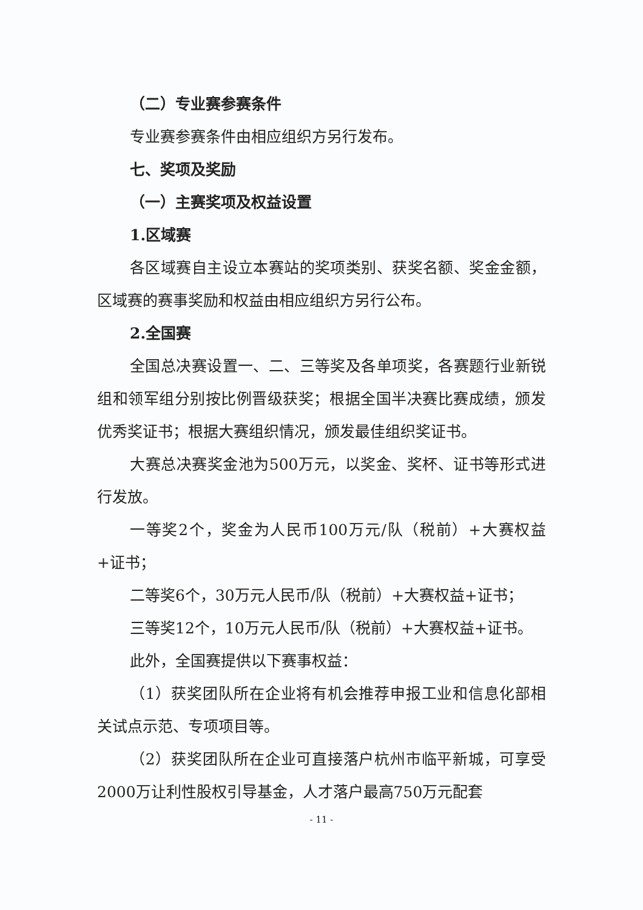（二）专业赛参赛条件
专业赛参赛条件由相应组织方另行发布。
七、奖项及奖励
（一）主赛奖项及权益设置
1.区域赛
各区域赛自主设立本赛站的奖项类别、获奖名额、奖金金额，区域赛的赛事奖励和权益由相应组织方另行公布。
2.全国赛
全国总决赛设置一、二、三等奖及各单项奖，各赛题行业新锐组和领军组分别按比例晋级获奖；根据全国半决赛比赛成绩，颁发优秀奖证书；根据大赛组织情况，颁发最佳组织奖证书。
大赛总决赛奖金池为500万元，以奖金、奖杯、证书等形式进行发放。
一等奖2个，奖金为人民币100万元/队（税前）+大赛权益+证书；
二等奖6个，30万元人民币/队（税前）+大赛权益+证书；
三等奖12个，10万元人民币/队（税前）+大赛权益+证书。
此外，全国赛提供以下赛事权益：
（1）获奖团队所在企业将有机会推荐申报工业和信息化部相关试点示范、专项项目等。
（2）获奖团队所在企业可直接落户杭州市临平新城，可享受2000万让利性股权引导基金，人才落户最高750万元配套
- 11 -